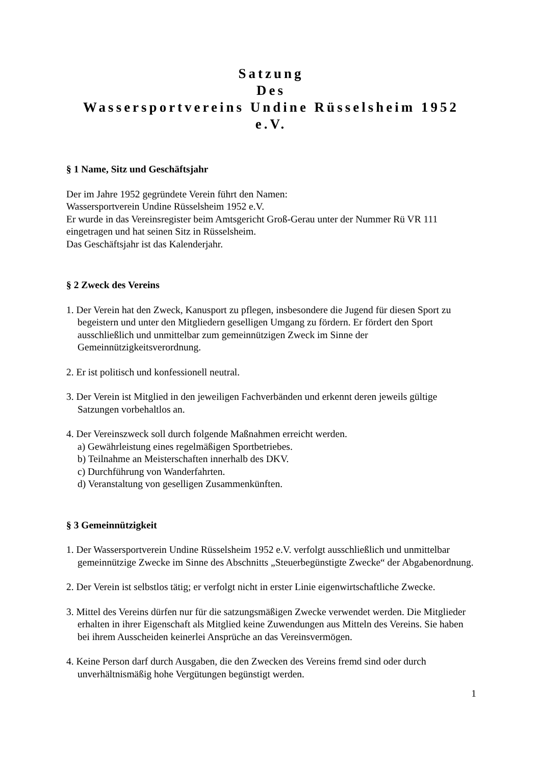Satzung
Des
Wassersportvereins Undine Rüsselsheim 1952 e.V.
§ 1 Name, Sitz und Geschäftsjahr
Der im Jahre 1952 gegründete Verein führt den Namen:
Wassersportverein Undine Rüsselsheim 1952 e.V.
Er wurde in das Vereinsregister beim Amtsgericht Groß-Gerau unter der Nummer Rü VR 111 eingetragen und hat seinen Sitz in Rüsselsheim.
Das Geschäftsjahr ist das Kalenderjahr.
§ 2 Zweck des Vereins
1. Der Verein hat den Zweck, Kanusport zu pflegen, insbesondere die Jugend für diesen Sport zu begeistern und unter den Mitgliedern geselligen Umgang zu fördern. Er fördert den Sport ausschließlich und unmittelbar zum gemeinnützigen Zweck im Sinne der Gemeinnützigkeitsverordnung.
2. Er ist politisch und konfessionell neutral.
3. Der Verein ist Mitglied in den jeweiligen Fachverbänden und erkennt deren jeweils gültige Satzungen vorbehaltlos an.
4. Der Vereinszweck soll durch folgende Maßnahmen erreicht werden.
a) Gewährleistung eines regelmäßigen Sportbetriebes.
b) Teilnahme an Meisterschaften innerhalb des DKV.
c) Durchführung von Wanderfahrten.
d) Veranstaltung von geselligen Zusammenkünften.
§ 3 Gemeinnützigkeit
1. Der Wassersportverein Undine Rüsselsheim 1952 e.V. verfolgt ausschließlich und unmittelbar gemeinnützige Zwecke im Sinne des Abschnitts „Steuerbegünstigte Zwecke“ der Abgabenordnung.
2. Der Verein ist selbstlos tätig; er verfolgt nicht in erster Linie eigenwirtschaftliche Zwecke.
3. Mittel des Vereins dürfen nur für die satzungsmäßigen Zwecke verwendet werden. Die Mitglieder erhalten in ihrer Eigenschaft als Mitglied keine Zuwendungen aus Mitteln des Vereins. Sie haben bei ihrem Ausscheiden keinerlei Ansprüche an das Vereinsvermögen.
4. Keine Person darf durch Ausgaben, die den Zwecken des Vereins fremd sind oder durch unverhältnismäßig hohe Vergütungen begünstigt werden.
1